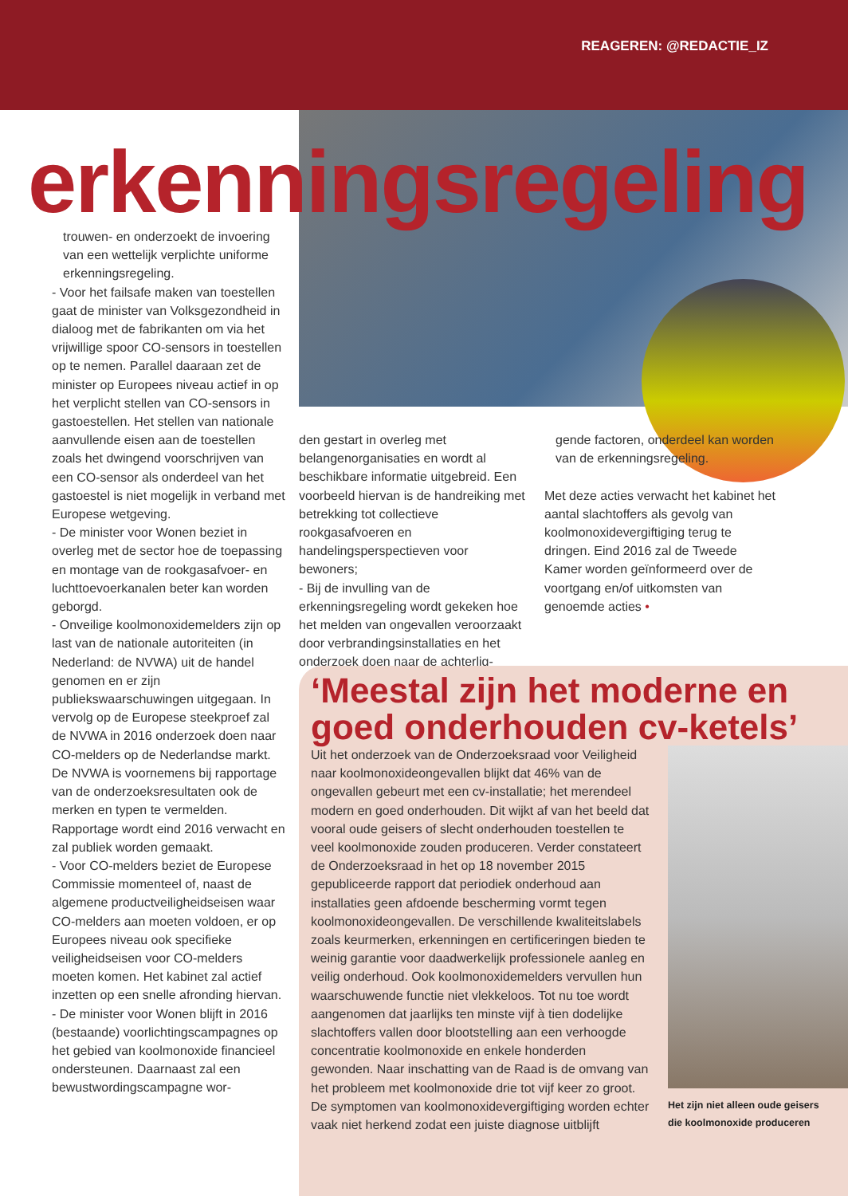REAGEREN: @REDACTIE_IZ
erkenningsregeling
trouwen- en onderzoekt de invoering van een wettelijk verplichte uniforme erkenningsregeling.
- Voor het failsafe maken van toestellen gaat de minister van Volksgezondheid in dialoog met de fabrikanten om via het vrijwillige spoor CO-sensors in toestellen op te nemen. Parallel daaraan zet de minister op Europees niveau actief in op het verplicht stellen van CO-sensors in gastoestellen. Het stellen van nationale aanvullende eisen aan de toestellen zoals het dwingend voorschrijven van een CO-sensor als onderdeel van het gastoestel is niet mogelijk in verband met Europese wetgeving.
- De minister voor Wonen beziet in overleg met de sector hoe de toepassing en montage van de rookgasafvoer- en luchttoevoerkanalen beter kan worden geborgd.
- Onveilige koolmonoxidemelders zijn op last van de nationale autoriteiten (in Nederland: de NVWA) uit de handel genomen en er zijn publiekswaarschuwingen uitgegaan. In vervolg op de Europese steekproef zal de NVWA in 2016 onderzoek doen naar CO-melders op de Nederlandse markt. De NVWA is voornemens bij rapportage van de onderzoeksresultaten ook de merken en typen te vermelden. Rapportage wordt eind 2016 verwacht en zal publiek worden gemaakt.
- Voor CO-melders beziet de Europese Commissie momenteel of, naast de algemene productveiligheidseisen waar CO-melders aan moeten voldoen, er op Europees niveau ook specifieke veiligheidseisen voor CO-melders moeten komen. Het kabinet zal actief inzetten op een snelle afronding hiervan.
- De minister voor Wonen blijft in 2016 (bestaande) voorlichtingscampagnes op het gebied van koolmonoxide financieel ondersteunen. Daarnaast zal een bewustwordingscampagne wor-
den gestart in overleg met belangenorganisaties en wordt al beschikbare informatie uitgebreid. Een voorbeeld hiervan is de handreiking met betrekking tot collectieve rookgasafvoeren en handelingsperspectieven voor bewoners;
- Bij de invulling van de erkenningsregeling wordt gekeken hoe het melden van ongevallen veroorzaakt door verbrandingsinstallaties en het onderzoek doen naar de achterlig-
gende factoren, onderdeel kan worden van de erkenningsregeling.
Met deze acties verwacht het kabinet het aantal slachtoffers als gevolg van koolmonoxidevergiftiging terug te dringen. Eind 2016 zal de Tweede Kamer worden geïnformeerd over de voortgang en/of uitkomsten van genoemde acties •
‘Meestal zijn het moderne en goed onderhouden cv-ketels’
Uit het onderzoek van de Onderzoeksraad voor Veiligheid naar koolmonoxideongevallen blijkt dat 46% van de ongevallen gebeurt met een cv-installatie; het merendeel modern en goed onderhouden. Dit wijkt af van het beeld dat vooral oude geisers of slecht onderhouden toestellen te veel koolmonoxide zouden produceren. Verder constateert de Onderzoeksraad in het op 18 november 2015 gepubliceerde rapport dat periodiek onderhoud aan installaties geen afdoende bescherming vormt tegen koolmonoxideongevallen. De verschillende kwaliteitslabels zoals keurmerken, erkenningen en certificeringen bieden te weinig garantie voor daadwerkelijk professionele aanleg en veilig onderhoud. Ook koolmonoxidemelders vervullen hun waarschuwende functie niet vlekkeloos. Tot nu toe wordt aangenomen dat jaarlijks ten minste vijf à tien dodelijke slachtoffers vallen door blootstelling aan een verhoogde concentratie koolmonoxide en enkele honderden gewonden. Naar inschatting van de Raad is de omvang van het probleem met koolmonoxide drie tot vijf keer zo groot. De symptomen van koolmonoxidevergiftiging worden echter vaak niet herkend zodat een juiste diagnose uitblijft
Het zijn niet alleen oude geisers die koolmonoxide produceren